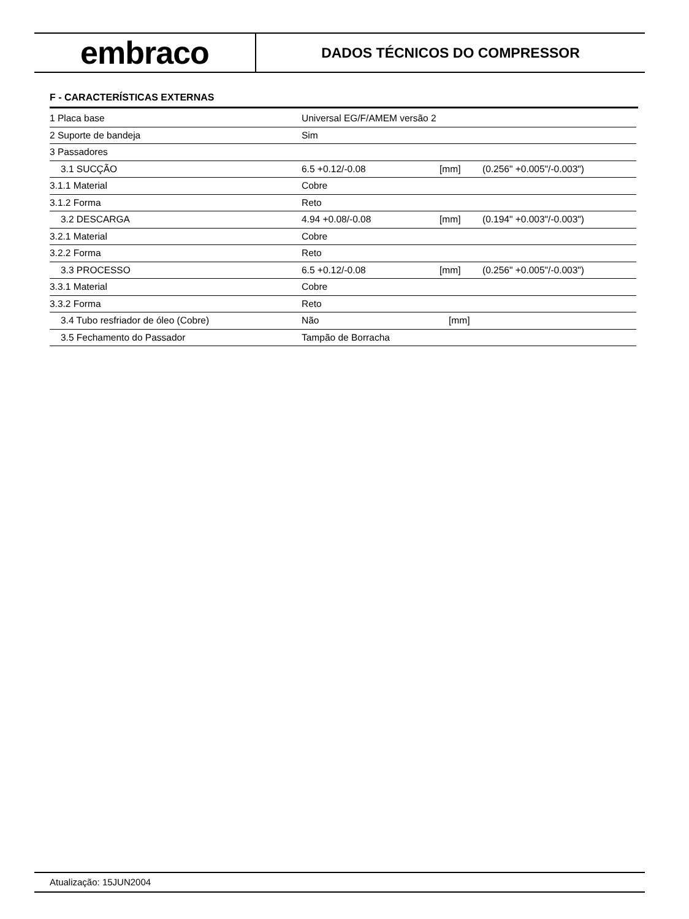embraco
DADOS TÉCNICOS DO COMPRESSOR
F - CARACTERÍSTICAS EXTERNAS
| 1 Placa base | Universal EG/F/AMEM versão 2 | | |
| 2 Suporte de bandeja | Sim | | |
| 3 Passadores | | | |
| 3.1 SUCÇÃO | 6.5 +0.12/-0.08 | [mm] | (0.256" +0.005"/-0.003") |
| 3.1.1 Material | Cobre | | |
| 3.1.2 Forma | Reto | | |
| 3.2 DESCARGA | 4.94 +0.08/-0.08 | [mm] | (0.194" +0.003"/-0.003") |
| 3.2.1 Material | Cobre | | |
| 3.2.2 Forma | Reto | | |
| 3.3 PROCESSO | 6.5 +0.12/-0.08 | [mm] | (0.256" +0.005"/-0.003") |
| 3.3.1 Material | Cobre | | |
| 3.3.2 Forma | Reto | | |
| 3.4 Tubo resfriador de óleo (Cobre) | Não | [mm] | |
| 3.5 Fechamento do Passador | Tampão de Borracha | | |
Atualização: 15JUN2004